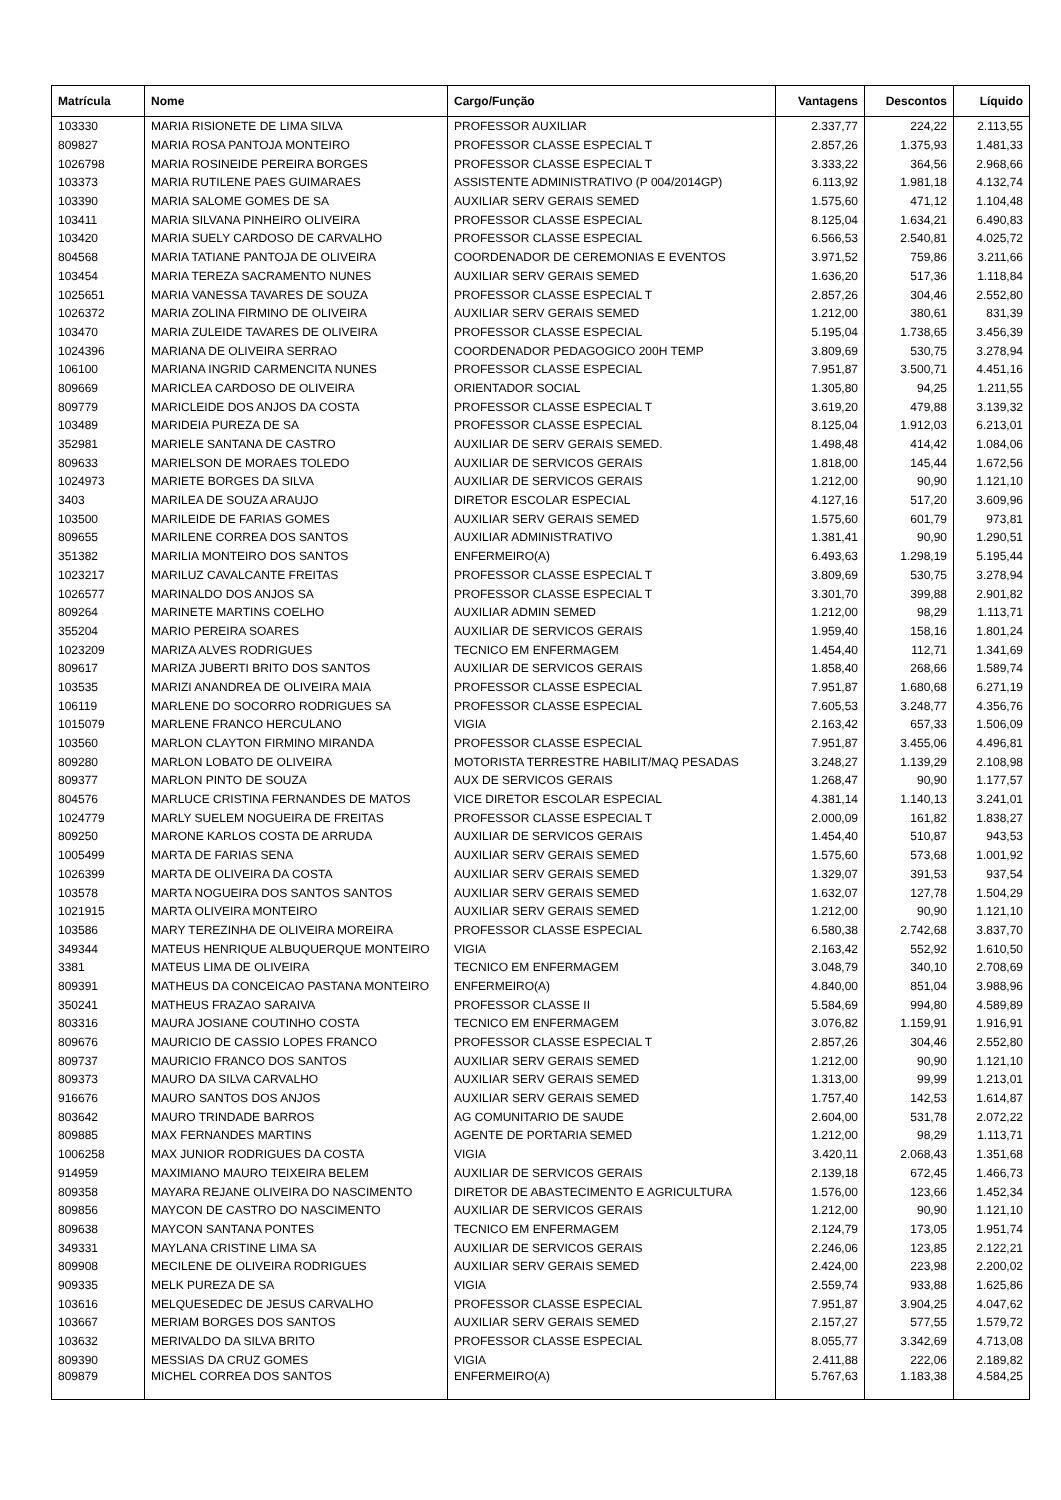| Matrícula | Nome | Cargo/Função | Vantagens | Descontos | Líquido |
| --- | --- | --- | --- | --- | --- |
| 103330 | MARIA RISIONETE DE LIMA SILVA | PROFESSOR AUXILIAR | 2.337,77 | 224,22 | 2.113,55 |
| 809827 | MARIA ROSA PANTOJA MONTEIRO | PROFESSOR CLASSE ESPECIAL T | 2.857,26 | 1.375,93 | 1.481,33 |
| 1026798 | MARIA ROSINEIDE PEREIRA BORGES | PROFESSOR CLASSE ESPECIAL T | 3.333,22 | 364,56 | 2.968,66 |
| 103373 | MARIA RUTILENE PAES GUIMARAES | ASSISTENTE ADMINISTRATIVO (P 004/2014GP) | 6.113,92 | 1.981,18 | 4.132,74 |
| 103390 | MARIA SALOME GOMES DE SA | AUXILIAR SERV GERAIS SEMED | 1.575,60 | 471,12 | 1.104,48 |
| 103411 | MARIA SILVANA PINHEIRO OLIVEIRA | PROFESSOR CLASSE ESPECIAL | 8.125,04 | 1.634,21 | 6.490,83 |
| 103420 | MARIA SUELY CARDOSO DE CARVALHO | PROFESSOR CLASSE ESPECIAL | 6.566,53 | 2.540,81 | 4.025,72 |
| 804568 | MARIA TATIANE PANTOJA DE OLIVEIRA | COORDENADOR DE CEREMONIAS E EVENTOS | 3.971,52 | 759,86 | 3.211,66 |
| 103454 | MARIA TEREZA SACRAMENTO NUNES | AUXILIAR SERV GERAIS SEMED | 1.636,20 | 517,36 | 1.118,84 |
| 1025651 | MARIA VANESSA TAVARES DE SOUZA | PROFESSOR CLASSE ESPECIAL T | 2.857,26 | 304,46 | 2.552,80 |
| 1026372 | MARIA ZOLINA FIRMINO DE OLIVEIRA | AUXILIAR SERV GERAIS SEMED | 1.212,00 | 380,61 | 831,39 |
| 103470 | MARIA ZULEIDE TAVARES DE OLIVEIRA | PROFESSOR CLASSE ESPECIAL | 5.195,04 | 1.738,65 | 3.456,39 |
| 1024396 | MARIANA DE OLIVEIRA SERRAO | COORDENADOR PEDAGOGICO 200H TEMP | 3.809,69 | 530,75 | 3.278,94 |
| 106100 | MARIANA INGRID CARMENCITA NUNES | PROFESSOR CLASSE ESPECIAL | 7.951,87 | 3.500,71 | 4.451,16 |
| 809669 | MARICLEA CARDOSO DE OLIVEIRA | ORIENTADOR SOCIAL | 1.305,80 | 94,25 | 1.211,55 |
| 809779 | MARICLEIDE DOS ANJOS DA COSTA | PROFESSOR CLASSE ESPECIAL T | 3.619,20 | 479,88 | 3.139,32 |
| 103489 | MARIDEIA PUREZA DE SA | PROFESSOR CLASSE ESPECIAL | 8.125,04 | 1.912,03 | 6.213,01 |
| 352981 | MARIELE SANTANA DE CASTRO | AUXILIAR DE SERV GERAIS SEMED. | 1.498,48 | 414,42 | 1.084,06 |
| 809633 | MARIELSON DE MORAES TOLEDO | AUXILIAR DE SERVICOS GERAIS | 1.818,00 | 145,44 | 1.672,56 |
| 1024973 | MARIETE BORGES DA SILVA | AUXILIAR DE SERVICOS GERAIS | 1.212,00 | 90,90 | 1.121,10 |
| 3403 | MARILEA DE SOUZA ARAUJO | DIRETOR ESCOLAR ESPECIAL | 4.127,16 | 517,20 | 3.609,96 |
| 103500 | MARILEIDE DE FARIAS GOMES | AUXILIAR SERV GERAIS SEMED | 1.575,60 | 601,79 | 973,81 |
| 809655 | MARILENE CORREA DOS SANTOS | AUXILIAR ADMINISTRATIVO | 1.381,41 | 90,90 | 1.290,51 |
| 351382 | MARILIA MONTEIRO DOS SANTOS | ENFERMEIRO(A) | 6.493,63 | 1.298,19 | 5.195,44 |
| 1023217 | MARILUZ CAVALCANTE FREITAS | PROFESSOR CLASSE ESPECIAL T | 3.809,69 | 530,75 | 3.278,94 |
| 1026577 | MARINALDO DOS ANJOS SA | PROFESSOR CLASSE ESPECIAL T | 3.301,70 | 399,88 | 2.901,82 |
| 809264 | MARINETE MARTINS COELHO | AUXILIAR ADMIN SEMED | 1.212,00 | 98,29 | 1.113,71 |
| 355204 | MARIO PEREIRA SOARES | AUXILIAR DE SERVICOS GERAIS | 1.959,40 | 158,16 | 1.801,24 |
| 1023209 | MARIZA ALVES RODRIGUES | TECNICO EM ENFERMAGEM | 1.454,40 | 112,71 | 1.341,69 |
| 809617 | MARIZA JUBERTI BRITO DOS SANTOS | AUXILIAR DE SERVICOS GERAIS | 1.858,40 | 268,66 | 1.589,74 |
| 103535 | MARIZI ANANDREA DE OLIVEIRA MAIA | PROFESSOR CLASSE ESPECIAL | 7.951,87 | 1.680,68 | 6.271,19 |
| 106119 | MARLENE DO SOCORRO RODRIGUES SA | PROFESSOR CLASSE ESPECIAL | 7.605,53 | 3.248,77 | 4.356,76 |
| 1015079 | MARLENE FRANCO HERCULANO | VIGIA | 2.163,42 | 657,33 | 1.506,09 |
| 103560 | MARLON CLAYTON FIRMINO MIRANDA | PROFESSOR CLASSE ESPECIAL | 7.951,87 | 3.455,06 | 4.496,81 |
| 809280 | MARLON LOBATO DE OLIVEIRA | MOTORISTA TERRESTRE HABILIT/MAQ PESADAS | 3.248,27 | 1.139,29 | 2.108,98 |
| 809377 | MARLON PINTO DE SOUZA | AUX DE SERVICOS GERAIS | 1.268,47 | 90,90 | 1.177,57 |
| 804576 | MARLUCE CRISTINA FERNANDES DE MATOS | VICE DIRETOR ESCOLAR ESPECIAL | 4.381,14 | 1.140,13 | 3.241,01 |
| 1024779 | MARLY SUELEM NOGUEIRA DE FREITAS | PROFESSOR CLASSE ESPECIAL T | 2.000,09 | 161,82 | 1.838,27 |
| 809250 | MARONE KARLOS COSTA DE ARRUDA | AUXILIAR DE SERVICOS GERAIS | 1.454,40 | 510,87 | 943,53 |
| 1005499 | MARTA DE FARIAS SENA | AUXILIAR SERV GERAIS SEMED | 1.575,60 | 573,68 | 1.001,92 |
| 1026399 | MARTA DE OLIVEIRA DA COSTA | AUXILIAR SERV GERAIS SEMED | 1.329,07 | 391,53 | 937,54 |
| 103578 | MARTA NOGUEIRA DOS SANTOS SANTOS | AUXILIAR SERV GERAIS SEMED | 1.632,07 | 127,78 | 1.504,29 |
| 1021915 | MARTA OLIVEIRA MONTEIRO | AUXILIAR SERV GERAIS SEMED | 1.212,00 | 90,90 | 1.121,10 |
| 103586 | MARY TEREZINHA DE OLIVEIRA MOREIRA | PROFESSOR CLASSE ESPECIAL | 6.580,38 | 2.742,68 | 3.837,70 |
| 349344 | MATEUS HENRIQUE ALBUQUERQUE MONTEIRO | VIGIA | 2.163,42 | 552,92 | 1.610,50 |
| 3381 | MATEUS LIMA DE OLIVEIRA | TECNICO EM ENFERMAGEM | 3.048,79 | 340,10 | 2.708,69 |
| 809391 | MATHEUS DA CONCEICAO PASTANA MONTEIRO | ENFERMEIRO(A) | 4.840,00 | 851,04 | 3.988,96 |
| 350241 | MATHEUS FRAZAO SARAIVA | PROFESSOR CLASSE II | 5.584,69 | 994,80 | 4.589,89 |
| 803316 | MAURA JOSIANE COUTINHO COSTA | TECNICO EM ENFERMAGEM | 3.076,82 | 1.159,91 | 1.916,91 |
| 809676 | MAURICIO DE CASSIO LOPES FRANCO | PROFESSOR CLASSE ESPECIAL T | 2.857,26 | 304,46 | 2.552,80 |
| 809737 | MAURICIO FRANCO DOS SANTOS | AUXILIAR SERV GERAIS SEMED | 1.212,00 | 90,90 | 1.121,10 |
| 809373 | MAURO DA SILVA CARVALHO | AUXILIAR SERV GERAIS SEMED | 1.313,00 | 99,99 | 1.213,01 |
| 916676 | MAURO SANTOS DOS ANJOS | AUXILIAR SERV GERAIS SEMED | 1.757,40 | 142,53 | 1.614,87 |
| 803642 | MAURO TRINDADE BARROS | AG COMUNITARIO DE SAUDE | 2.604,00 | 531,78 | 2.072,22 |
| 809885 | MAX FERNANDES MARTINS | AGENTE DE PORTARIA SEMED | 1.212,00 | 98,29 | 1.113,71 |
| 1006258 | MAX JUNIOR RODRIGUES DA COSTA | VIGIA | 3.420,11 | 2.068,43 | 1.351,68 |
| 914959 | MAXIMIANO MAURO TEIXEIRA BELEM | AUXILIAR DE SERVICOS GERAIS | 2.139,18 | 672,45 | 1.466,73 |
| 809358 | MAYARA REJANE OLIVEIRA DO NASCIMENTO | DIRETOR DE ABASTECIMENTO E AGRICULTURA | 1.576,00 | 123,66 | 1.452,34 |
| 809856 | MAYCON DE CASTRO DO NASCIMENTO | AUXILIAR DE SERVICOS GERAIS | 1.212,00 | 90,90 | 1.121,10 |
| 809638 | MAYCON SANTANA PONTES | TECNICO EM ENFERMAGEM | 2.124,79 | 173,05 | 1.951,74 |
| 349331 | MAYLANA CRISTINE LIMA SA | AUXILIAR DE SERVICOS GERAIS | 2.246,06 | 123,85 | 2.122,21 |
| 809908 | MECILENE DE OLIVEIRA RODRIGUES | AUXILIAR SERV GERAIS SEMED | 2.424,00 | 223,98 | 2.200,02 |
| 909335 | MELK PUREZA DE SA | VIGIA | 2.559,74 | 933,88 | 1.625,86 |
| 103616 | MELQUESEDEC DE JESUS CARVALHO | PROFESSOR CLASSE ESPECIAL | 7.951,87 | 3.904,25 | 4.047,62 |
| 103667 | MERIAM BORGES DOS SANTOS | AUXILIAR SERV GERAIS SEMED | 2.157,27 | 577,55 | 1.579,72 |
| 103632 | MERIVALDO DA SILVA BRITO | PROFESSOR CLASSE ESPECIAL | 8.055,77 | 3.342,69 | 4.713,08 |
| 809390 | MESSIAS DA CRUZ GOMES | VIGIA | 2.411,88 | 222,06 | 2.189,82 |
| 809879 | MICHEL CORREA DOS SANTOS | ENFERMEIRO(A) | 5.767,63 | 1.183,38 | 4.584,25 |